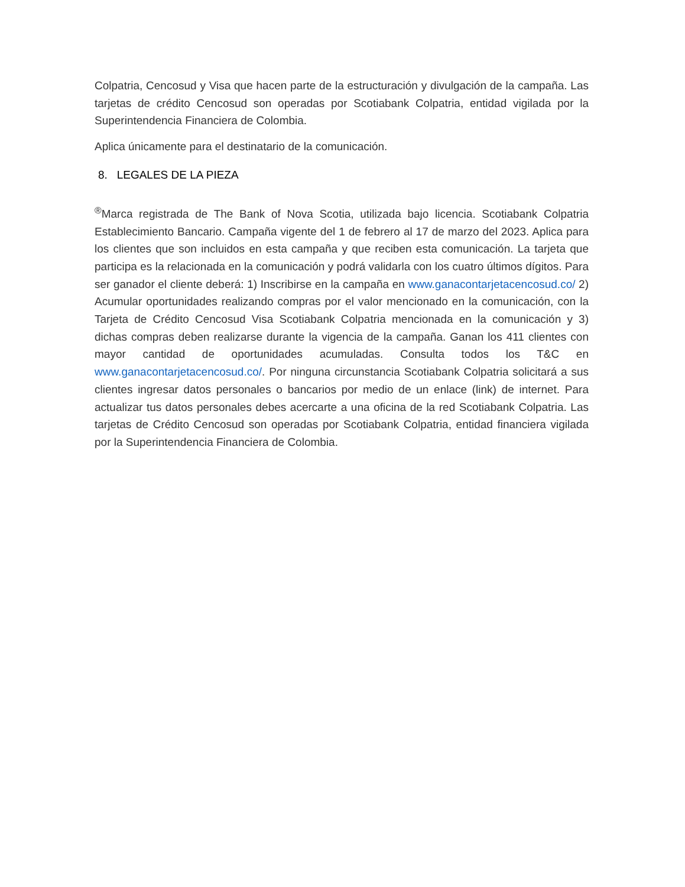Colpatria, Cencosud y Visa que hacen parte de la estructuración y divulgación de la campaña. Las tarjetas de crédito Cencosud son operadas por Scotiabank Colpatria, entidad vigilada por la Superintendencia Financiera de Colombia.
Aplica únicamente para el destinatario de la comunicación.
8. LEGALES DE LA PIEZA
<sup>®</sup>Marca registrada de The Bank of Nova Scotia, utilizada bajo licencia. Scotiabank Colpatria Establecimiento Bancario. Campaña vigente del 1 de febrero al 17 de marzo del 2023. Aplica para los clientes que son incluidos en esta campaña y que reciben esta comunicación. La tarjeta que participa es la relacionada en la comunicación y podrá validarla con los cuatro últimos dígitos. Para ser ganador el cliente deberá: 1) Inscribirse en la campaña en www.ganacontarjetacencosud.co/ 2) Acumular oportunidades realizando compras por el valor mencionado en la comunicación, con la Tarjeta de Crédito Cencosud Visa Scotiabank Colpatria mencionada en la comunicación y 3) dichas compras deben realizarse durante la vigencia de la campaña. Ganan los 411 clientes con mayor cantidad de oportunidades acumuladas. Consulta todos los T&C en www.ganacontarjetacencosud.co/. Por ninguna circunstancia Scotiabank Colpatria solicitará a sus clientes ingresar datos personales o bancarios por medio de un enlace (link) de internet. Para actualizar tus datos personales debes acercarte a una oficina de la red Scotiabank Colpatria. Las tarjetas de Crédito Cencosud son operadas por Scotiabank Colpatria, entidad financiera vigilada por la Superintendencia Financiera de Colombia.